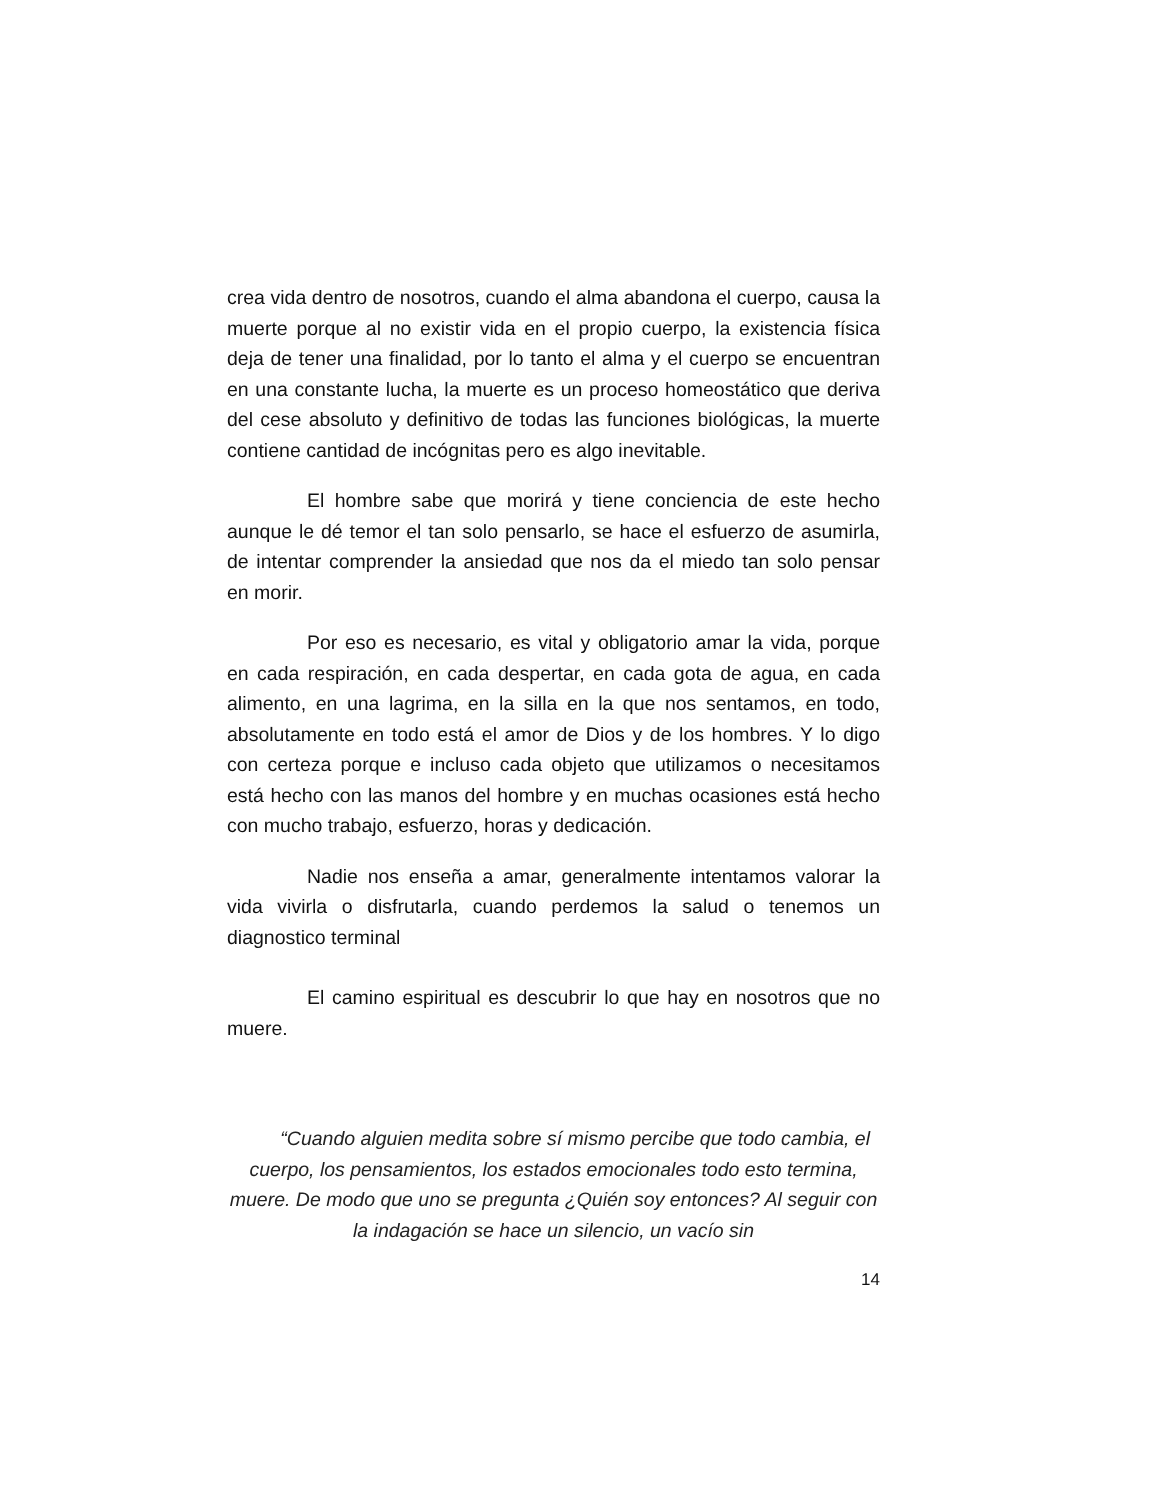crea vida dentro de nosotros, cuando el alma abandona el cuerpo, causa la muerte porque al no existir vida en el propio cuerpo, la existencia física deja de tener una finalidad, por lo tanto el alma y el cuerpo se encuentran en una constante lucha, la muerte es un proceso homeostático que deriva del cese absoluto y definitivo de todas las funciones biológicas, la muerte contiene cantidad de incógnitas pero es algo inevitable.
El hombre sabe que morirá y tiene conciencia de este hecho aunque le dé temor el tan solo pensarlo, se hace el esfuerzo de asumirla, de intentar comprender la ansiedad que nos da el miedo tan solo pensar en morir.
Por eso es necesario, es vital y obligatorio amar la vida, porque en cada respiración, en cada despertar, en cada gota de agua, en cada alimento, en una lagrima, en la silla en la que nos sentamos, en todo, absolutamente en todo está el amor de Dios y de los hombres. Y lo digo con certeza porque e incluso cada objeto que utilizamos o necesitamos está hecho con las manos del hombre y en muchas ocasiones está hecho con mucho trabajo, esfuerzo, horas y dedicación.
Nadie nos enseña a amar, generalmente intentamos valorar la vida vivirla o disfrutarla, cuando perdemos la salud o tenemos un diagnostico terminal
El camino espiritual es descubrir lo que hay en nosotros que no muere.
“Cuando alguien medita sobre sí mismo percibe que todo cambia, el cuerpo, los pensamientos, los estados emocionales todo esto termina, muere. De modo que uno se pregunta ¿Quién soy entonces? Al seguir con la indagación se hace un silencio, un vacío sin
14